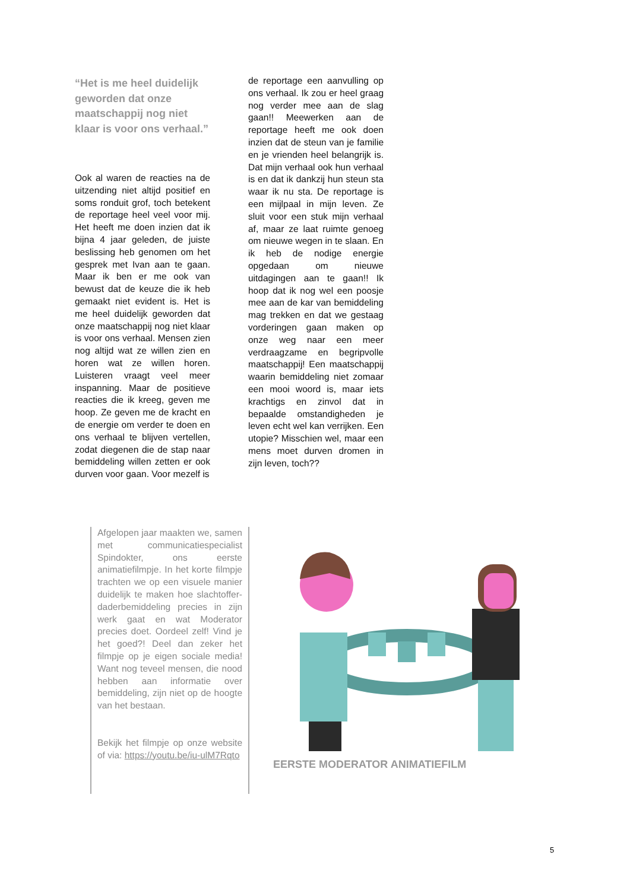“Het is me heel duidelijk geworden dat onze maatschappij nog niet klaar is voor ons verhaal.”
Ook al waren de reacties na de uitzending niet altijd positief en soms ronduit grof, toch betekent de reportage heel veel voor mij. Het heeft me doen inzien dat ik bijna 4 jaar geleden, de juiste beslissing heb genomen om het gesprek met Ivan aan te gaan. Maar ik ben er me ook van bewust dat de keuze die ik heb gemaakt niet evident is. Het is me heel duidelijk geworden dat onze maatschappij nog niet klaar is voor ons verhaal. Mensen zien nog altijd wat ze willen zien en horen wat ze willen horen. Luisteren vraagt veel meer inspanning. Maar de positieve reacties die ik kreeg, geven me hoop. Ze geven me de kracht en de energie om verder te doen en ons verhaal te blijven vertellen, zodat diegenen die de stap naar bemiddeling willen zetten er ook durven voor gaan. Voor mezelf is
de reportage een aanvulling op ons verhaal. Ik zou er heel graag nog verder mee aan de slag gaan!! Meewerken aan de reportage heeft me ook doen inzien dat de steun van je familie en je vrienden heel belangrijk is. Dat mijn verhaal ook hun verhaal is en dat ik dankzij hun steun sta waar ik nu sta. De reportage is een mijlpaal in mijn leven. Ze sluit voor een stuk mijn verhaal af, maar ze laat ruimte genoeg om nieuwe wegen in te slaan. En ik heb de nodige energie opgedaan om nieuwe uitdagingen aan te gaan!! Ik hoop dat ik nog wel een poosje mee aan de kar van bemiddeling mag trekken en dat we gestaag vorderingen gaan maken op onze weg naar een meer verdraagzame en begripvolle maatschappij! Een maatschappij waarin bemiddeling niet zomaar een mooi woord is, maar iets krachtigs en zinvol dat in bepaalde omstandigheden je leven echt wel kan verrijken. Een utopie? Misschien wel, maar een mens moet durven dromen in zijn leven, toch??
Afgelopen jaar maakten we, samen met communicatiespecialist Spindokter, ons eerste animatiefilmpje. In het korte filmpje trachten we op een visuele manier duidelijk te maken hoe slachtoffer-daderbemiddeling precies in zijn werk gaat en wat Moderator precies doet. Oordeel zelf! Vind je het goed?! Deel dan zeker het filmpje op je eigen sociale media! Want nog teveel mensen, die nood hebben aan informatie over bemiddeling, zijn niet op de hoogte van het bestaan.
Bekijk het filmpje op onze website of via: https://youtu.be/iu-ulM7Rqto
EERSTE MODERATOR ANIMATIEFILM
5